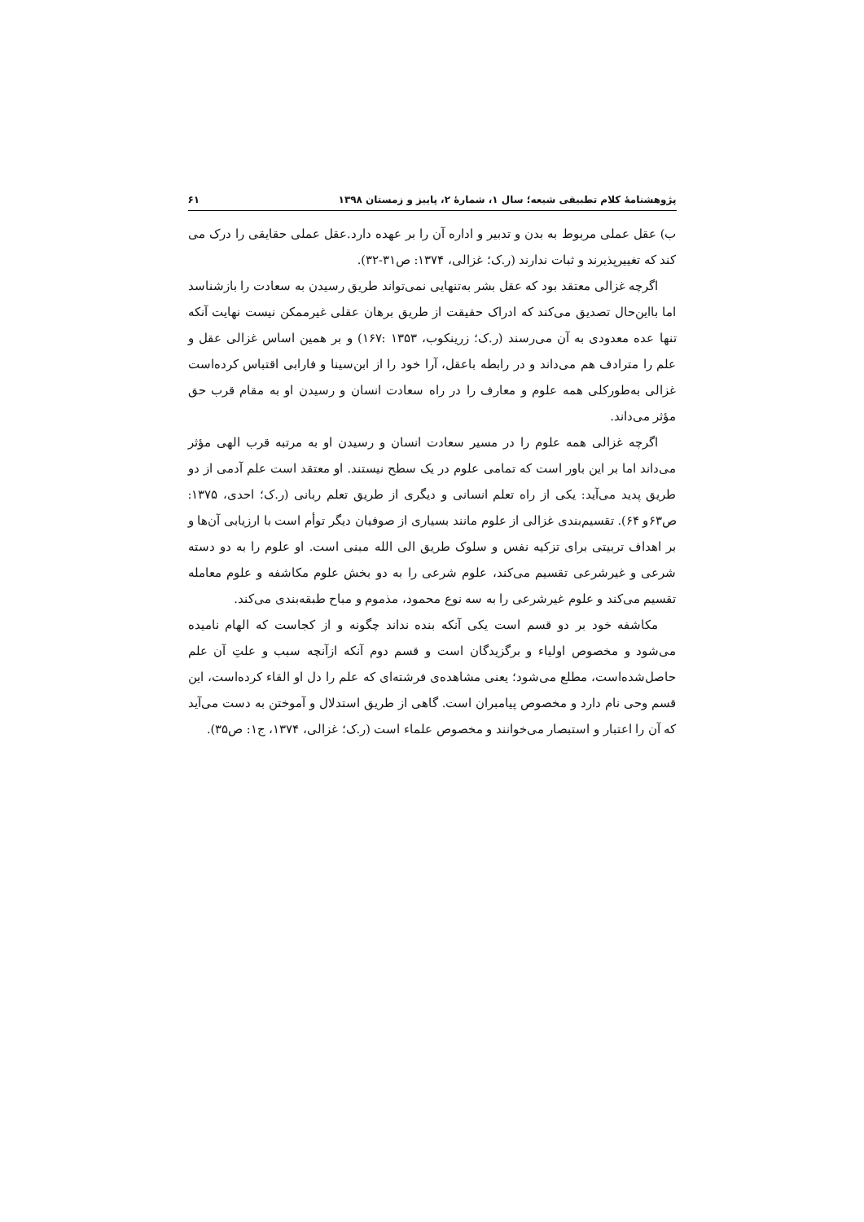پژوهشنامهٔ کلام تطبیقی شیعه؛ سال ۱، شمارهٔ ۲، پاییز و زمستان ۱۳۹۸ ۶۱
ب) عقل عملی مربوط به بدن و تدبیر و اداره آن را بر عهده دارد.عقل عملی حقایقی را درک می کند که تغییرپذیرند و ثبات ندارند (ر.ک؛ غزالی، ۱۳۷۴: ص۳۱-۳۲).
اگرچه غزالی معتقد بود که عقل بشر به‌تنهایی نمی‌تواند طریق رسیدن به سعادت را بازشناسد اما بااین‌حال تصدیق می‌کند که ادراک حقیقت از طریق برهان عقلی غیرممکن نیست نهایت آنکه تنها عده معدودی به آن می‌رسند (ر.ک؛ زرینکوب، ۱۳۵۳ :۱۶۷) و بر همین اساس غزالی عقل و علم را مترادف هم می‌داند و در رابطه باعقل، آرا خود را از ابن‌سینا و فارابی اقتباس کرده‌است غزالی به‌طورکلی همه علوم و معارف را در راه سعادت انسان و رسیدن او به مقام قرب حق مؤثر می‌داند.
اگرچه غزالی همه علوم را در مسیر سعادت انسان و رسیدن او به مرتبه قرب الهی مؤثر می‌داند اما بر این باور است که تمامی علوم در یک سطح نیستند. او معتقد است علم آدمی از دو طریق پدید می‌آید: یکی از راه تعلم انسانی و دیگری از طریق تعلم ربانی (ر.ک؛ احدی، ۱۳۷۵: ص۶۳و ۶۴). تقسیم‌بندی غزالی از علوم مانند بسیاری از صوفیان دیگر توأم است با ارزیابی آن‌ها و بر اهداف تربیتی برای تزکیه نفس و سلوک طریق الی الله مبنی است. او علوم را به دو دسته شرعی و غیرشرعی تقسیم می‌کند، علوم شرعی را به دو بخش علوم مکاشفه و علوم معامله تقسیم می‌کند و علوم غیرشرعی را به سه نوع محمود، مذموم و مباح طبقه‌بندی می‌کند.
مکاشفه خود بر دو قسم است یکی آنکه بنده نداند چگونه و از کجاست که الهام نامیده می‌شود و مخصوص اولیاء و برگزیدگان است و قسم دوم آنکه ازآنچه سبب و علتِ آن علم حاصل‌شده‌است، مطلع می‌شود؛ یعنی مشاهده‌ی فرشته‌ای که علم را دل او القاء کرده‌است، این قسم وحی نام دارد و مخصوص پیامبران است. گاهی از طریق استدلال و آموختن به دست می‌آید که آن را اعتبار و استبصار می‌خوانند و مخصوص علماء است (ر.ک؛ غزالی، ۱۳۷۴، ج۱: ص۳۵).